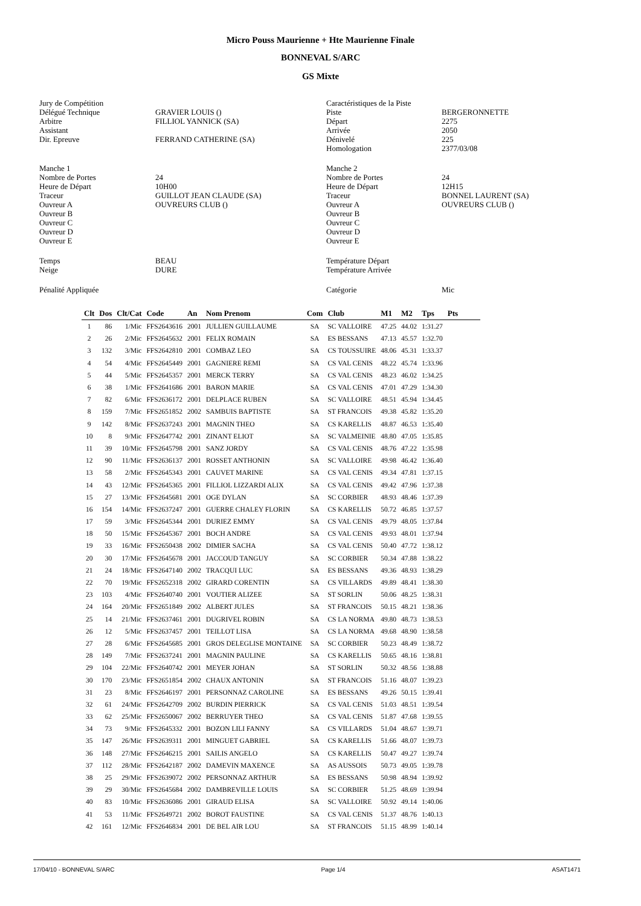Micro Pouss Maurienne + Hte Maurienne Finale
BONNEVAL S/ARC
GS Mixte
| Jury de Compétition Délégué Technique Arbitre Assistant Dir. Epreuve | GRAVIER LOUIS () FILLIOL YANNICK (SA) FERRAND CATHERINE (SA) | Caractéristiques de la Piste Piste Départ Arrivée Dénivelé Homologation | BERGERONNETTE 2275 2050 225 2377/03/08 |
| Manche 1 Nombre de Portes Heure de Départ Traceur Ouvreur A Ouvreur B Ouvreur C Ouvreur D Ouvreur E | 24 10H00 GUILLOT JEAN CLAUDE (SA) OUVREURS CLUB () | Manche 2 Nombre de Portes Heure de Départ Traceur Ouvreur A Ouvreur B Ouvreur C Ouvreur D Ouvreur E | 24 12H15 BONNEL LAURENT (SA) OUVREURS CLUB () |
| Temps Neige | BEAU DURE | Température Départ Température Arrivée | |
| Pénalité Appliquée | | Catégorie | Mic |
| Clt | Dos | Clt/Cat | Code | An | Nom Prenom | Com | Club | M1 | M2 | Tps | Pts |
| --- | --- | --- | --- | --- | --- | --- | --- | --- | --- | --- | --- |
| 1 | 86 | 1/Mic | FFS2643616 | 2001 | JULLIEN GUILLAUME | SA | SC VALLOIRE | 47.25 | 44.02 | 1:31.27 | |
| 2 | 26 | 2/Mic | FFS2645632 | 2001 | FELIX ROMAIN | SA | ES BESSANS | 47.13 | 45.57 | 1:32.70 | |
| 3 | 132 | 3/Mic | FFS2642810 | 2001 | COMBAZ LEO | SA | CS TOUSSUIRE | 48.06 | 45.31 | 1:33.37 | |
| 4 | 54 | 4/Mic | FFS2645449 | 2001 | GAGNIERE REMI | SA | CS VAL CENIS | 48.22 | 45.74 | 1:33.96 | |
| 5 | 44 | 5/Mic | FFS2645357 | 2001 | MERCK TERRY | SA | CS VAL CENIS | 48.23 | 46.02 | 1:34.25 | |
| 6 | 38 | 1/Mic | FFS2641686 | 2001 | BARON MARIE | SA | CS VAL CENIS | 47.01 | 47.29 | 1:34.30 | |
| 7 | 82 | 6/Mic | FFS2636172 | 2001 | DELPLACE RUBEN | SA | SC VALLOIRE | 48.51 | 45.94 | 1:34.45 | |
| 8 | 159 | 7/Mic | FFS2651852 | 2002 | SAMBUIS BAPTISTE | SA | ST FRANCOIS | 49.38 | 45.82 | 1:35.20 | |
| 9 | 142 | 8/Mic | FFS2637243 | 2001 | MAGNIN THEO | SA | CS KARELLIS | 48.87 | 46.53 | 1:35.40 | |
| 10 | 8 | 9/Mic | FFS2647742 | 2001 | ZINANT ELIOT | SA | SC VALMEINIE | 48.80 | 47.05 | 1:35.85 | |
| 11 | 39 | 10/Mic | FFS2645798 | 2001 | SANZ JORDY | SA | CS VAL CENIS | 48.76 | 47.22 | 1:35.98 | |
| 12 | 90 | 11/Mic | FFS2636137 | 2001 | ROSSET ANTHONIN | SA | SC VALLOIRE | 49.98 | 46.42 | 1:36.40 | |
| 13 | 58 | 2/Mic | FFS2645343 | 2001 | CAUVET MARINE | SA | CS VAL CENIS | 49.34 | 47.81 | 1:37.15 | |
| 14 | 43 | 12/Mic | FFS2645365 | 2001 | FILLIOL LIZZARDI ALIX | SA | CS VAL CENIS | 49.42 | 47.96 | 1:37.38 | |
| 15 | 27 | 13/Mic | FFS2645681 | 2001 | OGE DYLAN | SA | SC CORBIER | 48.93 | 48.46 | 1:37.39 | |
| 16 | 154 | 14/Mic | FFS2637247 | 2001 | GUERRE CHALEY FLORIN | SA | CS KARELLIS | 50.72 | 46.85 | 1:37.57 | |
| 17 | 59 | 3/Mic | FFS2645344 | 2001 | DURIEZ EMMY | SA | CS VAL CENIS | 49.79 | 48.05 | 1:37.84 | |
| 18 | 50 | 15/Mic | FFS2645367 | 2001 | BOCH ANDRE | SA | CS VAL CENIS | 49.93 | 48.01 | 1:37.94 | |
| 19 | 33 | 16/Mic | FFS2650438 | 2002 | DIMIER SACHA | SA | CS VAL CENIS | 50.40 | 47.72 | 1:38.12 | |
| 20 | 30 | 17/Mic | FFS2645678 | 2001 | JACCOUD TANGUY | SA | SC CORBIER | 50.34 | 47.88 | 1:38.22 | |
| 21 | 24 | 18/Mic | FFS2647140 | 2002 | TRACQUI LUC | SA | ES BESSANS | 49.36 | 48.93 | 1:38.29 | |
| 22 | 70 | 19/Mic | FFS2652318 | 2002 | GIRARD CORENTIN | SA | CS VILLARDS | 49.89 | 48.41 | 1:38.30 | |
| 23 | 103 | 4/Mic | FFS2640740 | 2001 | VOUTIER ALIZEE | SA | ST SORLIN | 50.06 | 48.25 | 1:38.31 | |
| 24 | 164 | 20/Mic | FFS2651849 | 2002 | ALBERT JULES | SA | ST FRANCOIS | 50.15 | 48.21 | 1:38.36 | |
| 25 | 14 | 21/Mic | FFS2637461 | 2001 | DUGRIVEL ROBIN | SA | CS LA NORMA | 49.80 | 48.73 | 1:38.53 | |
| 26 | 12 | 5/Mic | FFS2637457 | 2001 | TEILLOT LISA | SA | CS LA NORMA | 49.68 | 48.90 | 1:38.58 | |
| 27 | 28 | 6/Mic | FFS2645685 | 2001 | GROS DELEGLISE MONTAINE | SA | SC CORBIER | 50.23 | 48.49 | 1:38.72 | |
| 28 | 149 | 7/Mic | FFS2637241 | 2001 | MAGNIN PAULINE | SA | CS KARELLIS | 50.65 | 48.16 | 1:38.81 | |
| 29 | 104 | 22/Mic | FFS2640742 | 2001 | MEYER JOHAN | SA | ST SORLIN | 50.32 | 48.56 | 1:38.88 | |
| 30 | 170 | 23/Mic | FFS2651854 | 2002 | CHAUX ANTONIN | SA | ST FRANCOIS | 51.16 | 48.07 | 1:39.23 | |
| 31 | 23 | 8/Mic | FFS2646197 | 2001 | PERSONNAZ CAROLINE | SA | ES BESSANS | 49.26 | 50.15 | 1:39.41 | |
| 32 | 61 | 24/Mic | FFS2642709 | 2002 | BURDIN PIERRICK | SA | CS VAL CENIS | 51.03 | 48.51 | 1:39.54 | |
| 33 | 62 | 25/Mic | FFS2650067 | 2002 | BERRUYER THEO | SA | CS VAL CENIS | 51.87 | 47.68 | 1:39.55 | |
| 34 | 73 | 9/Mic | FFS2645332 | 2001 | BOZON LILI FANNY | SA | CS VILLARDS | 51.04 | 48.67 | 1:39.71 | |
| 35 | 147 | 26/Mic | FFS2639311 | 2001 | MINGUET GABRIEL | SA | CS KARELLIS | 51.66 | 48.07 | 1:39.73 | |
| 36 | 148 | 27/Mic | FFS2646215 | 2001 | SAILIS ANGELO | SA | CS KARELLIS | 50.47 | 49.27 | 1:39.74 | |
| 37 | 112 | 28/Mic | FFS2642187 | 2002 | DAMEVIN MAXENCE | SA | AS AUSSOIS | 50.73 | 49.05 | 1:39.78 | |
| 38 | 25 | 29/Mic | FFS2639072 | 2002 | PERSONNAZ ARTHUR | SA | ES BESSANS | 50.98 | 48.94 | 1:39.92 | |
| 39 | 29 | 30/Mic | FFS2645684 | 2002 | DAMBREVILLE LOUIS | SA | SC CORBIER | 51.25 | 48.69 | 1:39.94 | |
| 40 | 83 | 10/Mic | FFS2636086 | 2001 | GIRAUD ELISA | SA | SC VALLOIRE | 50.92 | 49.14 | 1:40.06 | |
| 41 | 53 | 11/Mic | FFS2649721 | 2002 | BOROT FAUSTINE | SA | CS VAL CENIS | 51.37 | 48.76 | 1:40.13 | |
| 42 | 161 | 12/Mic | FFS2646834 | 2001 | DE BEL AIR LOU | SA | ST FRANCOIS | 51.15 | 48.99 | 1:40.14 | |
17/04/10 - BONNEVAL S/ARC Page 1/4 ASAT1471